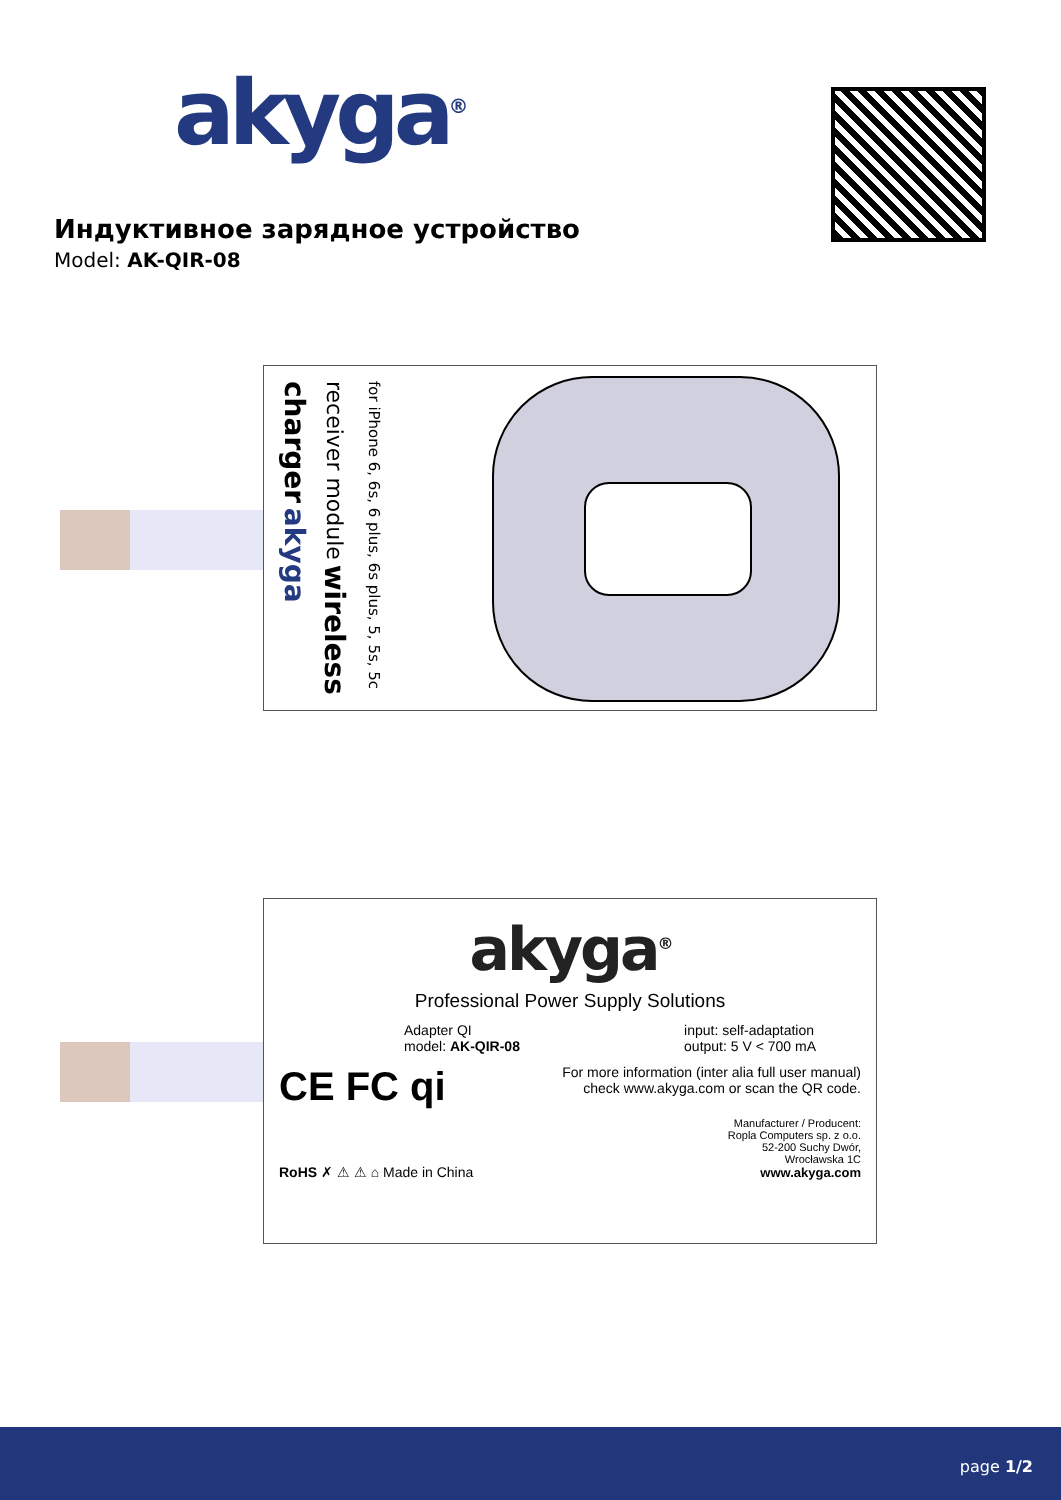akyga<sup>®</sup>
Индуктивное зарядное устройство
Model: AK-QIR-08
for iPhone 6, 6s, 6 plus, 6s plus, 5, 5s, 5c receiver module wireless charger akyga
akyga<sup>®</sup>
Professional Power Supply Solutions
Adapter QI
model: AK-QIR-08
input: self-adaptation
output: 5 V < 700 mA
CE FC qi
For more information (inter alia full user manual)
check www.akyga.com or scan the QR code.
RoHS ✗ ⚠ ⚠ ⌂ Made in China
Manufacturer / Producent:
Ropla Computers sp. z o.o.
52-200 Suchy Dwór,
Wrocławska 1C
www.akyga.com
page 1/2